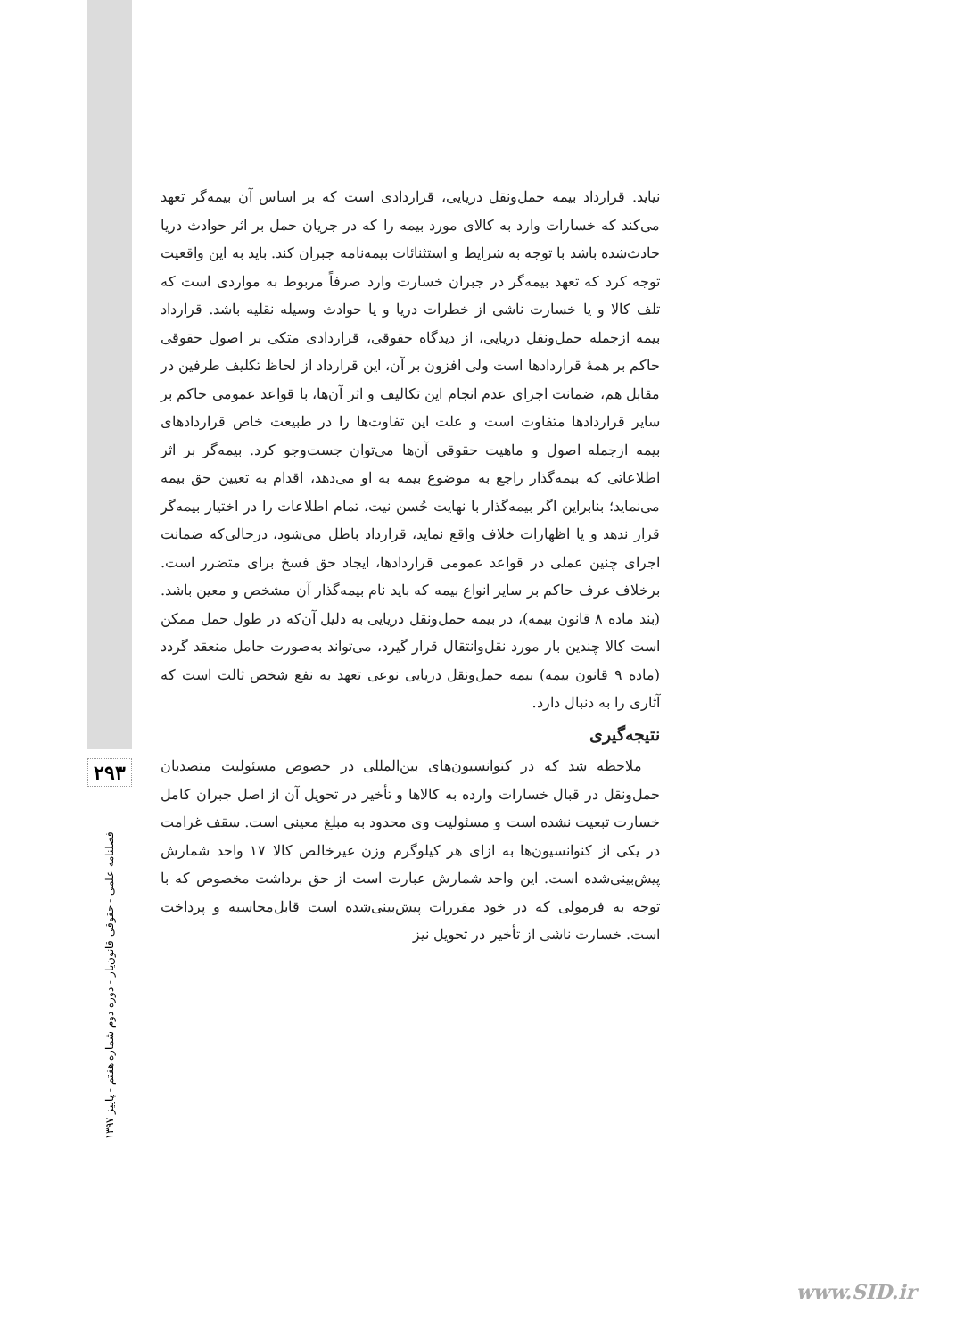۲۹۳
فصلنامه علمی - حقوقی قانون‌یار - دوره دوم شماره هفتم - پاییز ۱۳۹۷
نیاید. قرارداد بیمه حمل‌ونقل دریایی، قراردادی است که بر اساس آن بیمه‌گر تعهد می‌کند که خسارات وارد به کالای مورد بیمه را که در جریان حمل بر اثر حوادث دریا حادث‌شده باشد با توجه به شرایط و استثنائات بیمه‌نامه جبران کند. باید به این واقعیت توجه کرد که تعهد بیمه‌گر در جبران خسارت وارد صرفاً مربوط به مواردی است که تلف کالا و یا خسارت ناشی از خطرات دریا و یا حوادث وسیله نقلیه باشد. قرارداد بیمه ازجمله حمل‌ونقل دریایی، از دیدگاه حقوقی، قراردادی متکی بر اصول حقوقی حاکم بر همهٔ قراردادها است ولی افزون بر آن، این قرارداد از لحاظ تکلیف طرفین در مقابل هم، ضمانت اجرای عدم انجام این تکالیف و اثر آن‌ها، با قواعد عمومی حاکم بر سایر قراردادها متفاوت است و علت این تفاوت‌ها را در طبیعت خاص قراردادهای بیمه ازجمله اصول و ماهیت حقوقی آن‌ها می‌توان جست‌وجو کرد. بیمه‌گر بر اثر اطلاعاتی که بیمه‌گذار راجع به موضوع بیمه به او می‌دهد، اقدام به تعیین حق بیمه می‌نماید؛ بنابراین اگر بیمه‌گذار با نهایت حُسن نیت، تمام اطلاعات را در اختیار بیمه‌گر قرار ندهد و یا اظهارات خلاف واقع نماید، قرارداد باطل می‌شود، درحالی‌که ضمانت اجرای چنین عملی در قواعد عمومی قراردادها، ایجاد حق فسخ برای متضرر است. برخلاف عرف حاکم بر سایر انواع بیمه که باید نام بیمه‌گذار آن مشخص و معین باشد. (بند ماده ۸ قانون بیمه)، در بیمه حمل‌ونقل دریایی به دلیل آن‌که در طول حمل ممکن است کالا چندین بار مورد نقل‌وانتقال قرار گیرد، می‌تواند به‌صورت حامل منعقد گردد (ماده ۹ قانون بیمه) بیمه حمل‌ونقل دریایی نوعی تعهد به نفع شخص ثالث است که آثاری را به دنبال دارد.
نتیجه‌گیری
ملاحظه شد که در کنوانسیون‌های بین‌المللی در خصوص مسئولیت متصدیان حمل‌ونقل در قبال خسارات وارده به کالاها و تأخیر در تحویل آن از اصل جبران کامل خسارت تبعیت نشده است و مسئولیت وی محدود به مبلغ معینی است. سقف غرامت در یکی از کنوانسیون‌ها به ازای هر کیلوگرم وزن غیرخالص کالا ۱۷ واحد شمارش پیش‌بینی‌شده است. این واحد شمارش عبارت است از حق برداشت مخصوص که با توجه به فرمولی که در خود مقررات پیش‌بینی‌شده است قابل‌محاسبه و پرداخت است. خسارت ناشی از تأخیر در تحویل نیز
www.SID.ir